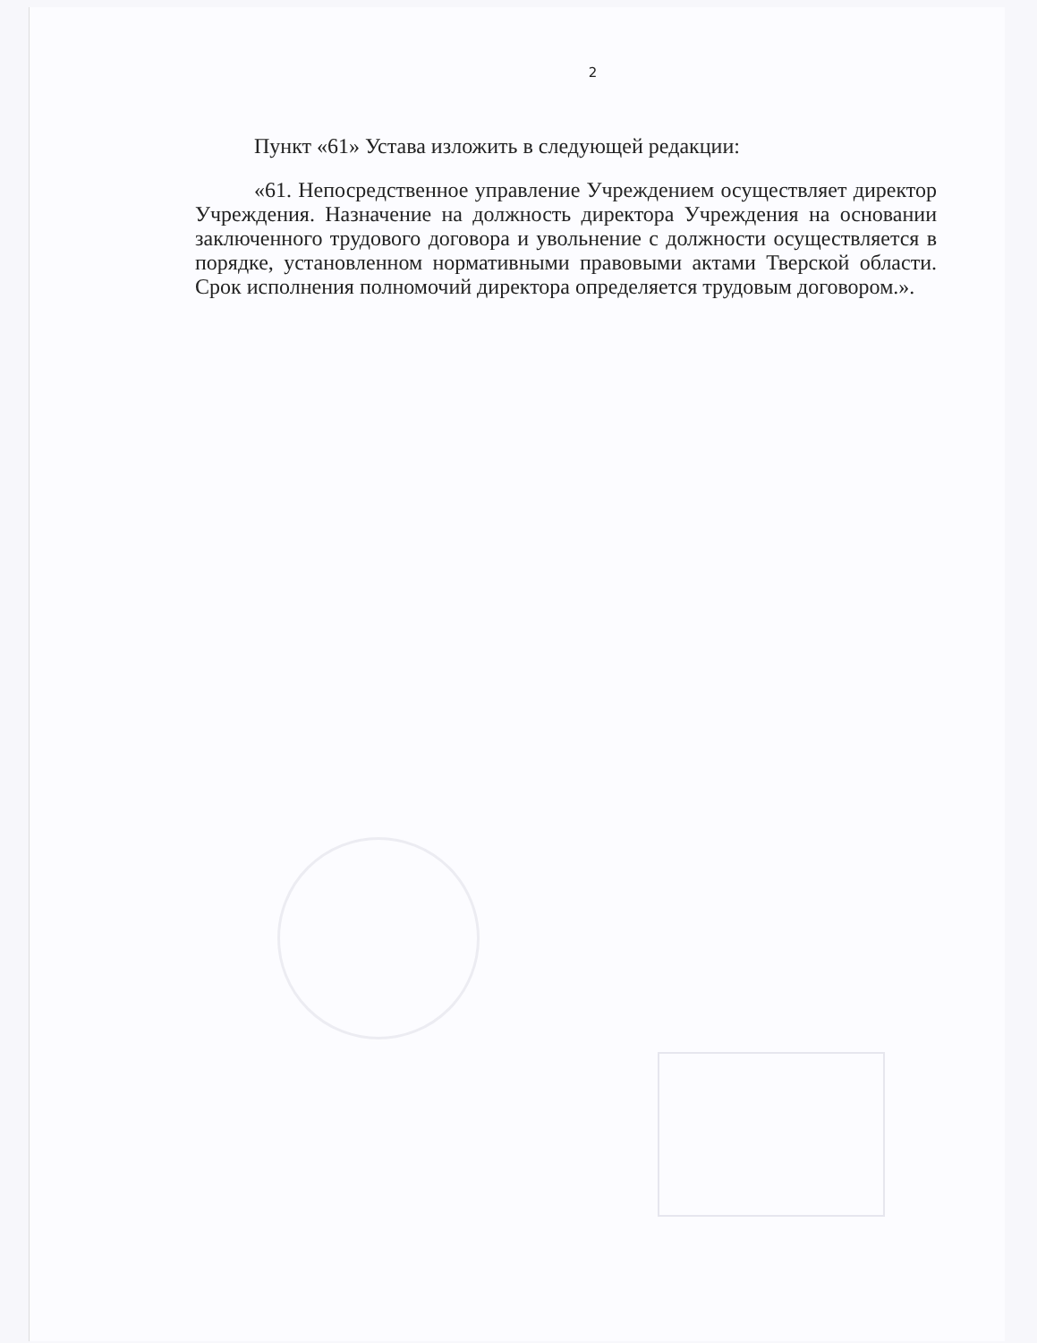2
Пункт «61» Устава изложить в следующей редакции:
«61. Непосредственное управление Учреждением осуществляет директор Учреждения. Назначение на должность директора Учреждения на основании заключенного трудового договора и увольнение с должности осуществляется в порядке, установленном нормативными правовыми актами Тверской области. Срок исполнения полномочий директора определяется трудовым договором.».